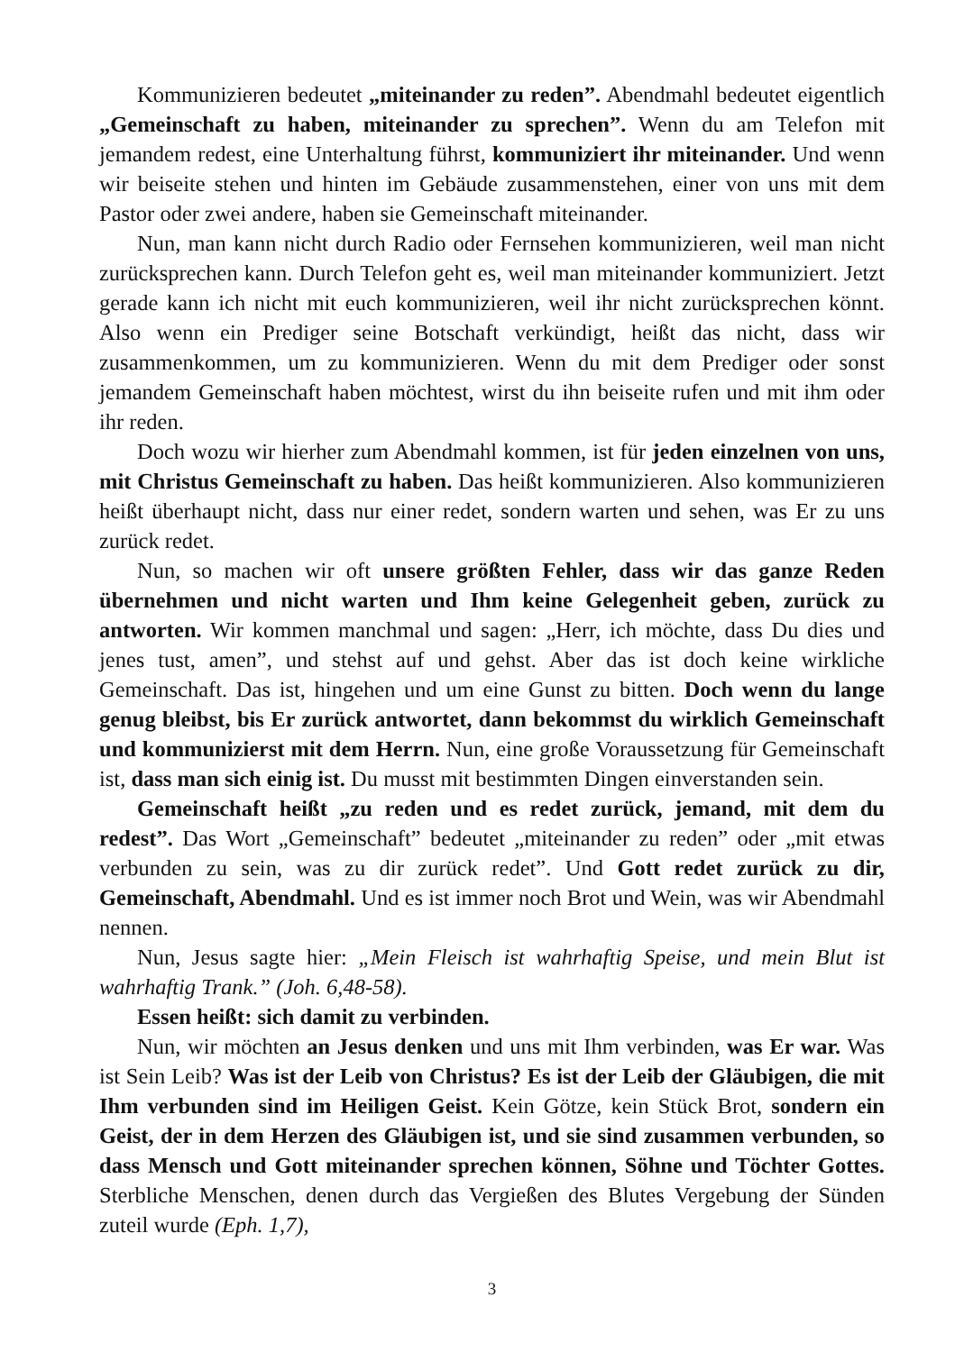Kommunizieren bedeutet „miteinander zu reden”. Abendmahl bedeutet eigentlich „Gemeinschaft zu haben, miteinander zu sprechen”. Wenn du am Telefon mit jemandem redest, eine Unterhaltung führst, kommuniziert ihr miteinander. Und wenn wir beiseite stehen und hinten im Gebäude zusammenstehen, einer von uns mit dem Pastor oder zwei andere, haben sie Gemeinschaft miteinander.
Nun, man kann nicht durch Radio oder Fernsehen kommunizieren, weil man nicht zurücksprechen kann. Durch Telefon geht es, weil man miteinander kommuniziert. Jetzt gerade kann ich nicht mit euch kommunizieren, weil ihr nicht zurücksprechen könnt. Also wenn ein Prediger seine Botschaft verkündigt, heißt das nicht, dass wir zusammenkommen, um zu kommunizieren. Wenn du mit dem Prediger oder sonst jemandem Gemeinschaft haben möchtest, wirst du ihn beiseite rufen und mit ihm oder ihr reden.
Doch wozu wir hierher zum Abendmahl kommen, ist für jeden einzelnen von uns, mit Christus Gemeinschaft zu haben. Das heißt kommunizieren. Also kommunizieren heißt überhaupt nicht, dass nur einer redet, sondern warten und sehen, was Er zu uns zurück redet.
Nun, so machen wir oft unsere größten Fehler, dass wir das ganze Reden übernehmen und nicht warten und Ihm keine Gelegenheit geben, zurück zu antworten. Wir kommen manchmal und sagen: „Herr, ich möchte, dass Du dies und jenes tust, amen”, und stehst auf und gehst. Aber das ist doch keine wirkliche Gemeinschaft. Das ist, hingehen und um eine Gunst zu bitten. Doch wenn du lange genug bleibst, bis Er zurück antwortet, dann bekommst du wirklich Gemeinschaft und kommunizierst mit dem Herrn. Nun, eine große Voraussetzung für Gemeinschaft ist, dass man sich einig ist. Du musst mit bestimmten Dingen einverstanden sein.
Gemeinschaft heißt „zu reden und es redet zurück, jemand, mit dem du redest”. Das Wort „Gemeinschaft” bedeutet „miteinander zu reden” oder „mit etwas verbunden zu sein, was zu dir zurück redet”. Und Gott redet zurück zu dir, Gemeinschaft, Abendmahl. Und es ist immer noch Brot und Wein, was wir Abendmahl nennen.
Nun, Jesus sagte hier: „Mein Fleisch ist wahrhaftig Speise, und mein Blut ist wahrhaftig Trank.” (Joh. 6,48-58).
Essen heißt: sich damit zu verbinden.
Nun, wir möchten an Jesus denken und uns mit Ihm verbinden, was Er war. Was ist Sein Leib? Was ist der Leib von Christus? Es ist der Leib der Gläubigen, die mit Ihm verbunden sind im Heiligen Geist. Kein Götze, kein Stück Brot, sondern ein Geist, der in dem Herzen des Gläubigen ist, und sie sind zusammen verbunden, so dass Mensch und Gott miteinander sprechen können, Söhne und Töchter Gottes. Sterbliche Menschen, denen durch das Vergießen des Blutes Vergebung der Sünden zuteil wurde (Eph. 1,7),
3